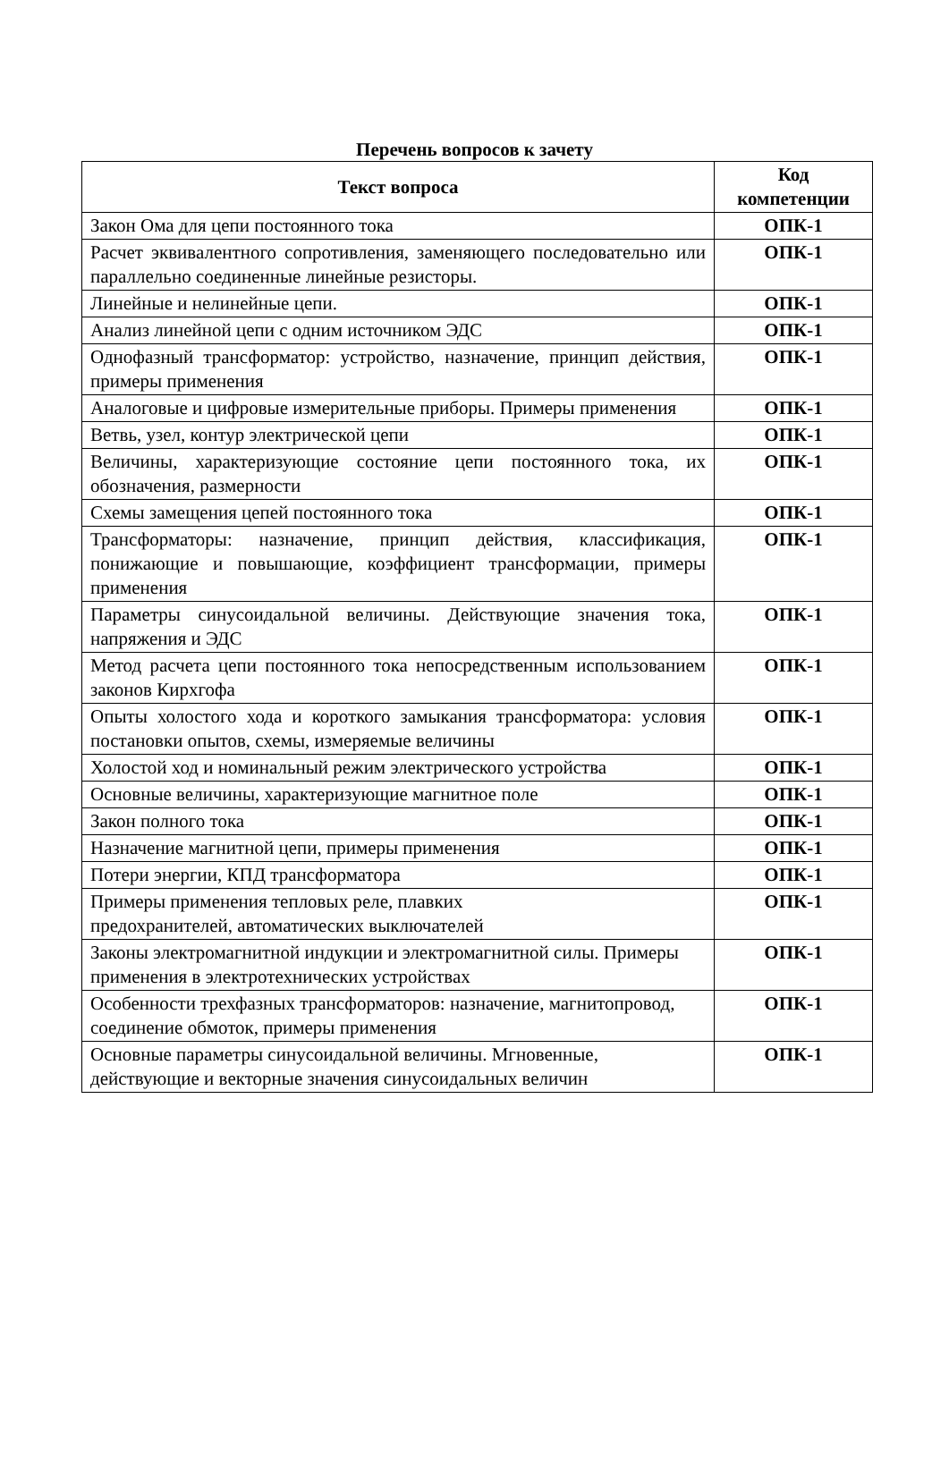Перечень вопросов к зачету
| Текст вопроса | Код компетенции |
| --- | --- |
| Закон Ома для цепи постоянного тока | ОПК-1 |
| Расчет эквивалентного сопротивления, заменяющего последовательно или параллельно соединенные линейные резисторы. | ОПК-1 |
| Линейные и нелинейные цепи. | ОПК-1 |
| Анализ линейной цепи с одним источником ЭДС | ОПК-1 |
| Однофазный трансформатор: устройство, назначение, принцип действия, примеры применения | ОПК-1 |
| Аналоговые и цифровые измерительные приборы. Примеры применения | ОПК-1 |
| Ветвь, узел, контур электрической цепи | ОПК-1 |
| Величины, характеризующие состояние цепи постоянного тока, их обозначения, размерности | ОПК-1 |
| Схемы замещения цепей постоянного тока | ОПК-1 |
| Трансформаторы: назначение, принцип действия, классификация, понижающие и повышающие, коэффициент трансформации, примеры применения | ОПК-1 |
| Параметры синусоидальной величины. Действующие значения тока, напряжения и ЭДС | ОПК-1 |
| Метод расчета цепи постоянного тока непосредственным использованием законов Кирхгофа | ОПК-1 |
| Опыты холостого хода и короткого замыкания трансформатора: условия постановки опытов, схемы, измеряемые величины | ОПК-1 |
| Холостой ход и номинальный режим электрического устройства | ОПК-1 |
| Основные величины, характеризующие магнитное поле | ОПК-1 |
| Закон полного тока | ОПК-1 |
| Назначение магнитной цепи, примеры применения | ОПК-1 |
| Потери энергии, КПД трансформатора | ОПК-1 |
| Примеры применения тепловых реле, плавких предохранителей, автоматических выключателей | ОПК-1 |
| Законы электромагнитной индукции и электромагнитной силы. Примеры применения в электротехнических устройствах | ОПК-1 |
| Особенности трехфазных трансформаторов: назначение, магнитопровод, соединение обмоток, примеры применения | ОПК-1 |
| Основные параметры синусоидальной величины. Мгновенные, действующие и векторные значения синусоидальных величин | ОПК-1 |